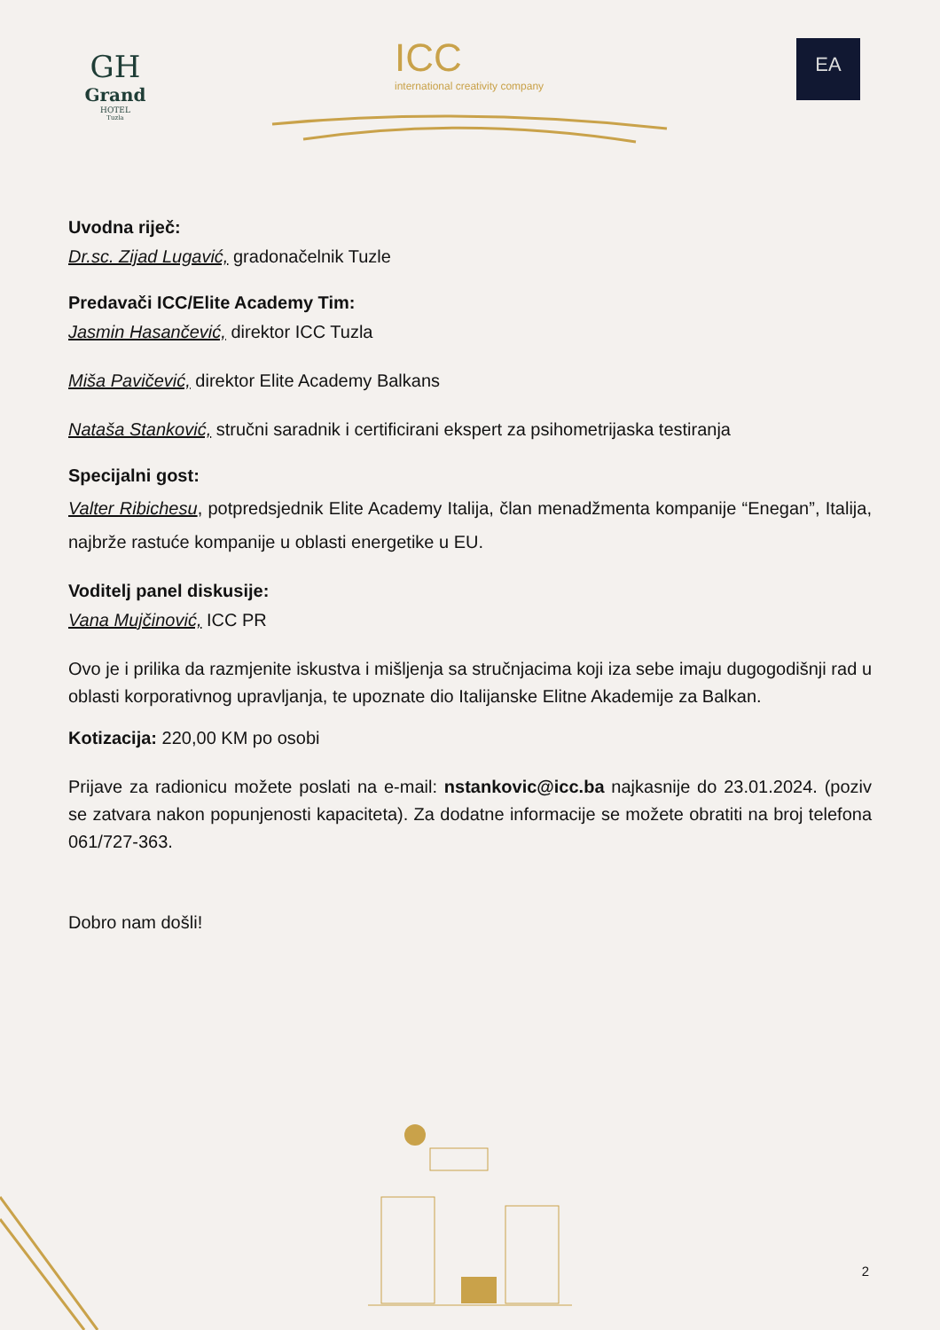GH
Grand
HOTEL
Tuzla
ICC
international creativity company
EA
Uvodna riječ:
Dr.sc. Zijad Lugavić, gradonačelnik Tuzle
Predavači ICC/Elite Academy Tim:
Jasmin Hasančević, direktor ICC Tuzla
Miša Pavičević, direktor Elite Academy Balkans
Nataša Stanković, stručni saradnik i certificirani ekspert za psihometrijaska testiranja
Specijalni gost:
Valter Ribichesu, potpredsjednik Elite Academy Italija, član menadžmenta kompanije “Enegan”, Italija, najbrže rastuće kompanije u oblasti energetike u EU.
Voditelj panel diskusije:
Vana Mujčinović, ICC PR
Ovo je i prilika da razmjenite iskustva i mišljenja sa stručnjacima koji iza sebe imaju dugogodišnji rad u oblasti korporativnog upravljanja, te upoznate dio Italijanske Elitne Akademije za Balkan.
Kotizacija: 220,00 KM po osobi
Prijave za radionicu možete poslati na e-mail: nstankovic@icc.ba najkasnije do 23.01.2024. (poziv se zatvara nakon popunjenosti kapaciteta). Za dodatne informacije se možete obratiti na broj telefona 061/727-363.
Dobro nam došli!
2